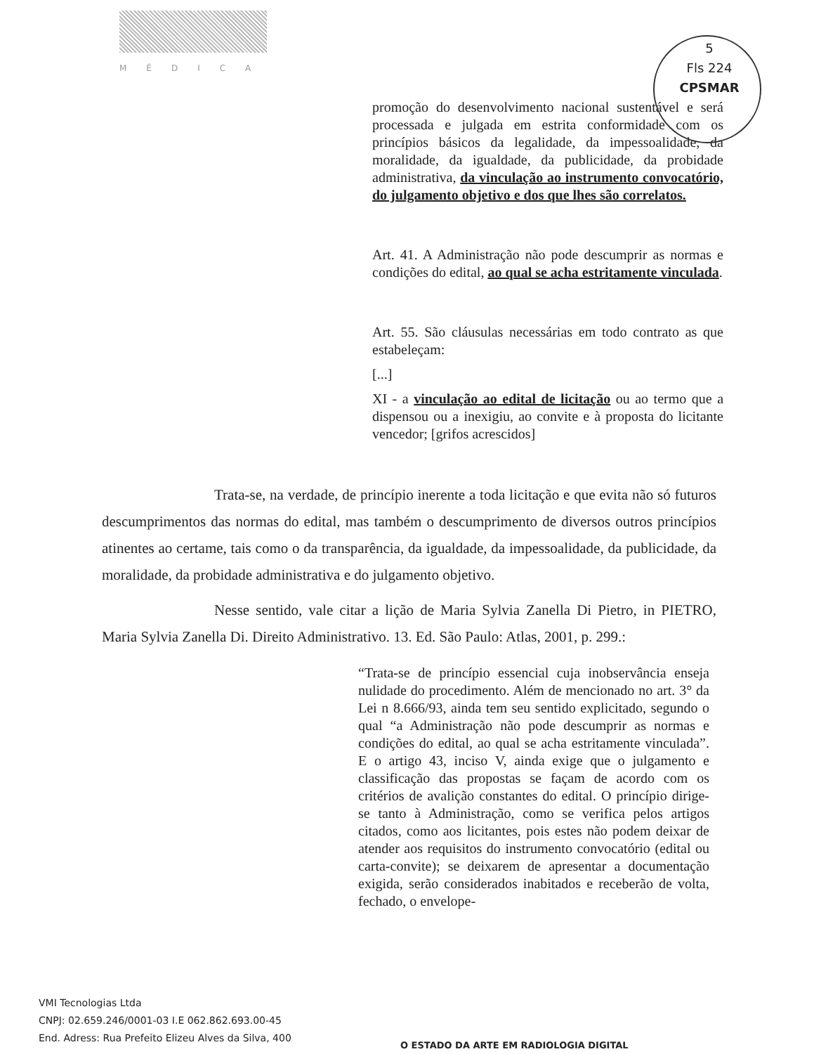MÉDICA
5
Fls 224
CPSMAR
promoção do desenvolvimento nacional sustentável e será processada e julgada em estrita conformidade com os princípios básicos da legalidade, da impessoalidade, da moralidade, da igualdade, da publicidade, da probidade administrativa, da vinculação ao instrumento convocatório, do julgamento objetivo e dos que lhes são correlatos.
Art. 41. A Administração não pode descumprir as normas e condições do edital, ao qual se acha estritamente vinculada.
Art. 55. São cláusulas necessárias em todo contrato as que estabeleçam:
[...]
XI - a vinculação ao edital de licitação ou ao termo que a dispensou ou a inexigiu, ao convite e à proposta do licitante vencedor; [grifos acrescidos]
Trata-se, na verdade, de princípio inerente a toda licitação e que evita não só futuros descumprimentos das normas do edital, mas também o descumprimento de diversos outros princípios atinentes ao certame, tais como o da transparência, da igualdade, da impessoalidade, da publicidade, da moralidade, da probidade administrativa e do julgamento objetivo.
Nesse sentido, vale citar a lição de Maria Sylvia Zanella Di Pietro, in PIETRO, Maria Sylvia Zanella Di. Direito Administrativo. 13. Ed. São Paulo: Atlas, 2001, p. 299.:
“Trata-se de princípio essencial cuja inobservância enseja nulidade do procedimento. Além de mencionado no art. 3° da Lei n 8.666/93, ainda tem seu sentido explicitado, segundo o qual “a Administração não pode descumprir as normas e condições do edital, ao qual se acha estritamente vinculada”. E o artigo 43, inciso V, ainda exige que o julgamento e classificação das propostas se façam de acordo com os critérios de avalição constantes do edital. O princípio dirige-se tanto à Administração, como se verifica pelos artigos citados, como aos licitantes, pois estes não podem deixar de atender aos requisitos do instrumento convocatório (edital ou carta-convite); se deixarem de apresentar a documentação exigida, serão considerados inabitados e receberão de volta, fechado, o envelope-
VMI Tecnologias Ltda
CNPJ: 02.659.246/0001-03 I.E 062.862.693.00-45
End. Adress: Rua Prefeito Elizeu Alves da Silva, 400
O ESTADO DA ARTE EM RADIOLOGIA DIGITAL